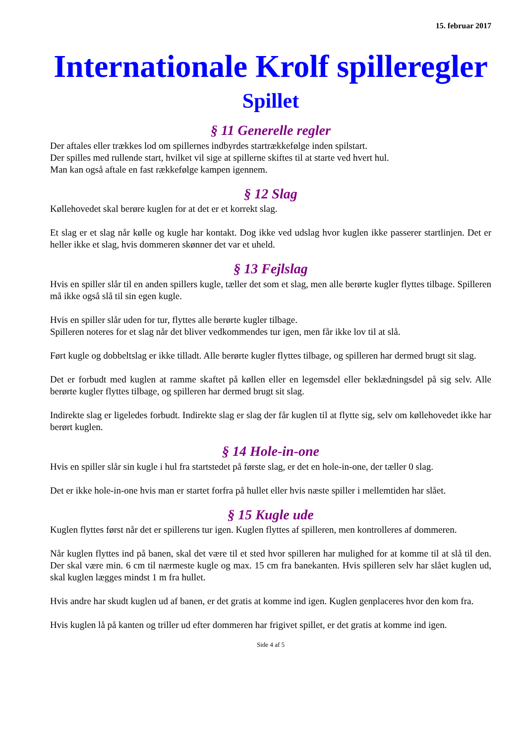15. februar 2017
Internationale Krolf spilleregler
Spillet
§ 11 Generelle regler
Der aftales eller trækkes lod om spillernes indbyrdes startrækkefølge inden spilstart.
Der spilles med rullende start, hvilket vil sige at spillerne skiftes til at starte ved hvert hul.
Man kan også aftale en fast rækkefølge kampen igennem.
§ 12 Slag
Køllehovedet skal berøre kuglen for at det er et korrekt slag.
Et slag er et slag når kølle og kugle har kontakt. Dog ikke ved udslag hvor kuglen ikke passerer startlinjen. Det er heller ikke et slag, hvis dommeren skønner det var et uheld.
§ 13 Fejlslag
Hvis en spiller slår til en anden spillers kugle, tæller det som et slag, men alle berørte kugler flyttes tilbage. Spilleren må ikke også slå til sin egen kugle.
Hvis en spiller slår uden for tur, flyttes alle berørte kugler tilbage.
Spilleren noteres for et slag når det bliver vedkommendes tur igen, men får ikke lov til at slå.
Ført kugle og dobbeltslag er ikke tilladt. Alle berørte kugler flyttes tilbage, og spilleren har dermed brugt sit slag.
Det er forbudt med kuglen at ramme skaftet på køllen eller en legemsdel eller beklædningsdel på sig selv. Alle berørte kugler flyttes tilbage, og spilleren har dermed brugt sit slag.
Indirekte slag er ligeledes forbudt. Indirekte slag er slag der får kuglen til at flytte sig, selv om køllehovedet ikke har berørt kuglen.
§ 14 Hole-in-one
Hvis en spiller slår sin kugle i hul fra startstedet på første slag, er det en hole-in-one, der tæller 0 slag.
Det er ikke hole-in-one hvis man er startet forfra på hullet eller hvis næste spiller i mellemtiden har slået.
§ 15 Kugle ude
Kuglen flyttes først når det er spillerens tur igen. Kuglen flyttes af spilleren, men kontrolleres af dommeren.
Når kuglen flyttes ind på banen, skal det være til et sted hvor spilleren har mulighed for at komme til at slå til den. Der skal være min. 6 cm til nærmeste kugle og max. 15 cm fra banekanten. Hvis spilleren selv har slået kuglen ud, skal kuglen lægges mindst 1 m fra hullet.
Hvis andre har skudt kuglen ud af banen, er det gratis at komme ind igen. Kuglen genplaceres hvor den kom fra.
Hvis kuglen lå på kanten og triller ud efter dommeren har frigivet spillet, er det gratis at komme ind igen.
Side 4 af 5